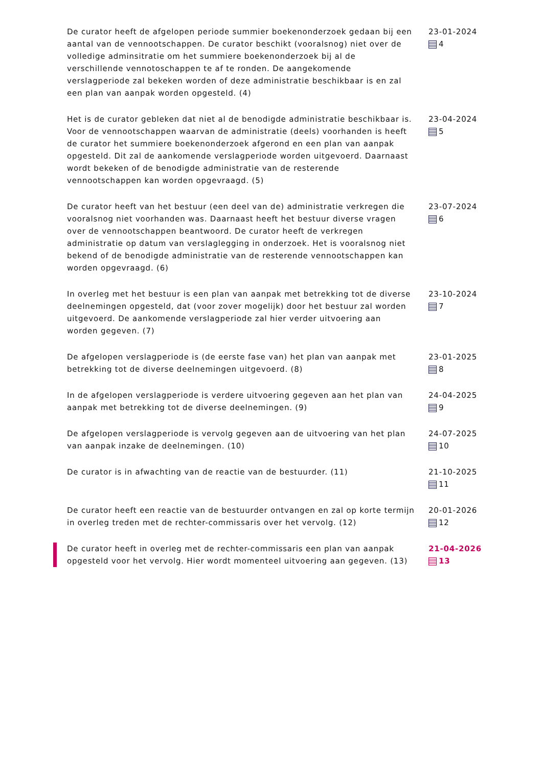De curator heeft de afgelopen periode summier boekenonderzoek gedaan bij een aantal van de vennootschappen. De curator beschikt (vooralsnog) niet over de volledige adminsitratie om het summiere boekenonderzoek bij al de verschillende vennotoschappen te af te ronden. De aangekomende verslagperiode zal bekeken worden of deze administratie beschikbaar is en zal een plan van aanpak worden opgesteld. (4)
23-01-2024
4
Het is de curator gebleken dat niet al de benodigde administratie beschikbaar is. Voor de vennootschappen waarvan de administratie (deels) voorhanden is heeft de curator het summiere boekenonderzoek afgerond en een plan van aanpak opgesteld. Dit zal de aankomende verslagperiode worden uitgevoerd. Daarnaast wordt bekeken of de benodigde administratie van de resterende vennootschappen kan worden opgevraagd. (5)
23-04-2024
5
De curator heeft van het bestuur (een deel van de) administratie verkregen die vooralsnog niet voorhanden was. Daarnaast heeft het bestuur diverse vragen over de vennootschappen beantwoord. De curator heeft de verkregen administratie op datum van verslaglegging in onderzoek. Het is vooralsnog niet bekend of de benodigde administratie van de resterende vennootschappen kan worden opgevraagd. (6)
23-07-2024
6
In overleg met het bestuur is een plan van aanpak met betrekking tot de diverse deelnemingen opgesteld, dat (voor zover mogelijk) door het bestuur zal worden uitgevoerd. De aankomende verslagperiode zal hier verder uitvoering aan worden gegeven. (7)
23-10-2024
7
De afgelopen verslagperiode is (de eerste fase van) het plan van aanpak met betrekking tot de diverse deelnemingen uitgevoerd. (8)
23-01-2025
8
In de afgelopen verslagperiode is verdere uitvoering gegeven aan het plan van aanpak met betrekking tot de diverse deelnemingen. (9)
24-04-2025
9
De afgelopen verslagperiode is vervolg gegeven aan de uitvoering van het plan van aanpak inzake de deelnemingen. (10)
24-07-2025
10
De curator is in afwachting van de reactie van de bestuurder. (11) 21-10-2025
11
De curator heeft een reactie van de bestuurder ontvangen en zal op korte termijn in overleg treden met de rechter-commissaris over het vervolg. (12)
20-01-2026
12
De curator heeft in overleg met de rechter-commissaris een plan van aanpak opgesteld voor het vervolg. Hier wordt momenteel uitvoering aan gegeven. (13)
21-04-2026
13